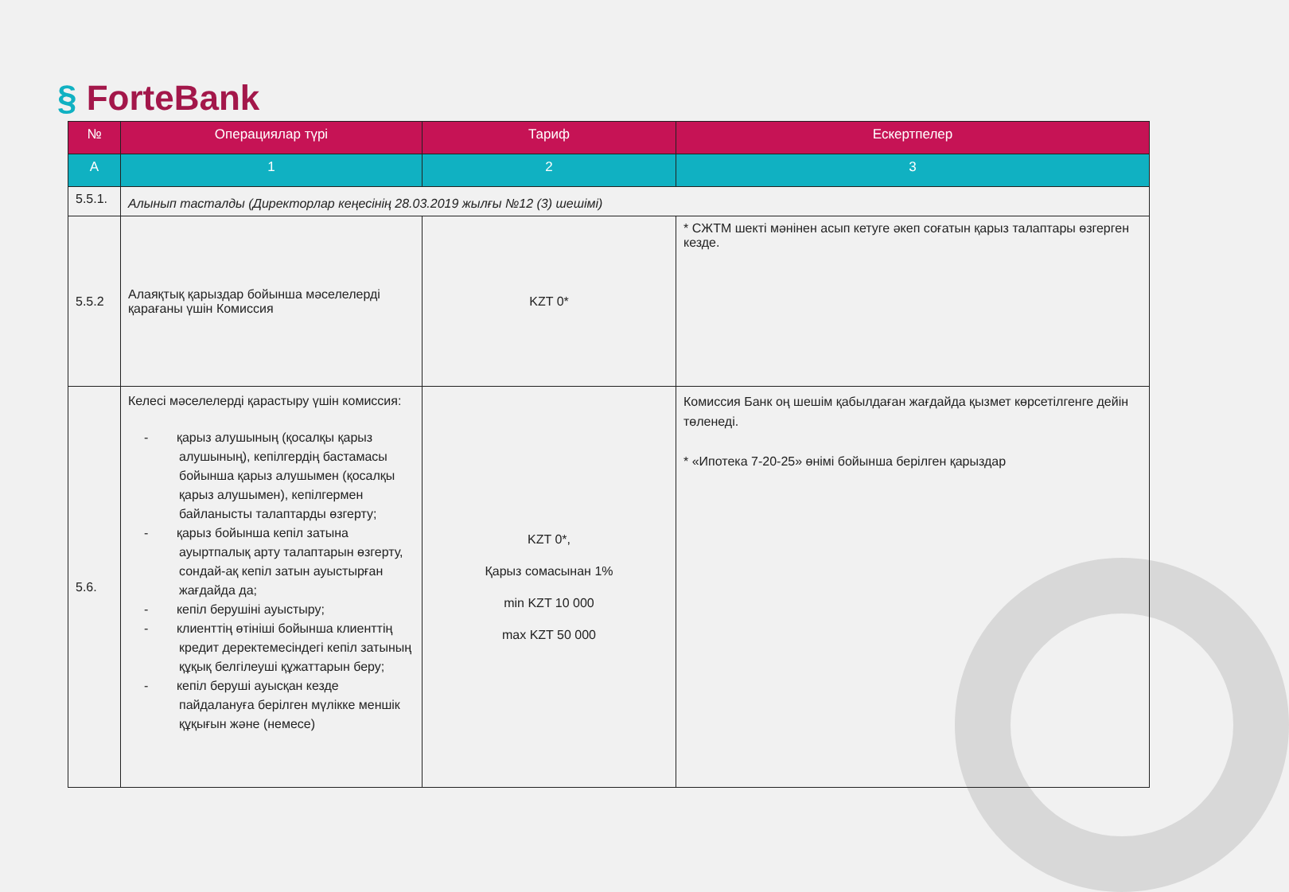§ ForteBank
| № | Операциялар түрі | Тариф | Ескертпелер |
| --- | --- | --- | --- |
| А | 1 | 2 | 3 |
| 5.5.1. | Алынып тасталды (Директорлар кеңесінің 28.03.2019 жылғы №12 (3) шешімі) | | |
| 5.5.2 | Алаяқтық қарыздар бойынша мәселелерді қарағаны үшін Комиссия | KZT 0* | * СЖТМ шекті мәнінен асып кетуге әкеп соғатын қарыз талаптары өзгерген кезде. |
| 5.6. | Келесі мәселелерді қарастыру үшін комиссия: - қарыз алушының (қосалқы қарыз алушының), кепілгердің бастамасы бойынша қарыз алушымен (қосалқы қарыз алушымен), кепілгермен байланысты талаптарды өзгерту; - қарыз бойынша кепіл затына ауыртпалық арту талаптарын өзгерту, сондай-ақ кепіл затын ауыстырған жағдайда да; - кепіл берушіні ауыстыру; - клиенттің өтініші бойынша клиенттің кредит деректемесіндегі кепіл затының құқық белгілеуші құжаттарын беру; - кепіл беруші ауысқан кезде пайдалануға берілген мүлікке меншік құқығын және (немесе) | KZT 0*, Қарыз сомасынан 1% min KZT 10 000 max KZT 50 000 | Комиссия Банк оң шешім қабылдаған жағдайда қызмет көрсетілгенге дейін төленеді. * «Ипотека 7-20-25» өнімі бойынша берілген қарыздар |